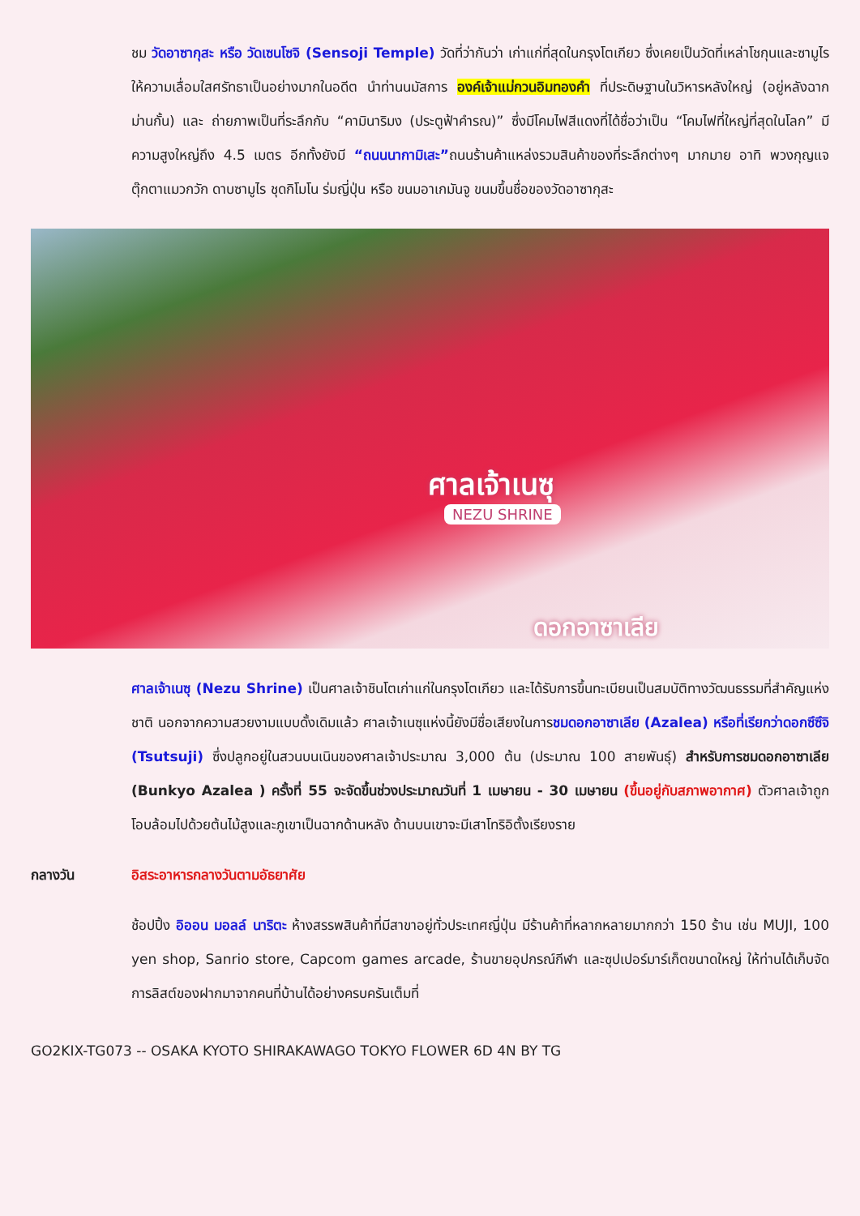ชม วัดอาซากุสะ หรือ วัดเซนโซจิ (Sensoji Temple) วัดที่ว่ากันว่า เก่าแก่ที่สุดในกรุงโตเกียว ซึ่งเคยเป็นวัดที่เหล่าโชกุนและซามูไรให้ความเลื่อมใสศรัทธาเป็นอย่างมากในอดีต นำท่านนมัสการ องค์เจ้าแม่กวนอิมทองคำ ที่ประดิษฐานในวิหารหลังใหญ่ (อยู่หลังฉากม่านกั้น) และ ถ่ายภาพเป็นที่ระลึกกับ “คามินาริมง (ประตูฟ้าคำรณ)” ซึ่งมีโคมไฟสีแดงที่ได้ชื่อว่าเป็น “โคมไฟที่ใหญ่ที่สุดในโลก” มีความสูงใหญ่ถึง 4.5 เมตร อีกทั้งยังมี “ถนนนากามิเสะ”ถนนร้านค้าแหล่งรวมสินค้าของที่ระลึกต่างๆ มากมาย อาทิ พวงกุญแจ ตุ๊กตาแมวกวัก ดาบซามูไร ชุดกิโมโน ร่มญี่ปุ่น หรือ ขนมอาเกมันจู ขนมขึ้นชื่อของวัดอาซากุสะ
ศาลเจ้าเนซุ
NEZU SHRINE
ดอกอาซาเลีย
ศาลเจ้าเนซุ (Nezu Shrine) เป็นศาลเจ้าชินโตเก่าแก่ในกรุงโตเกียว และได้รับการขึ้นทะเบียนเป็นสมบัติทางวัฒนธรรมที่สำคัญแห่งชาติ นอกจากความสวยงามแบบดั้งเดิมแล้ว ศาลเจ้าเนซุแห่งนี้ยังมีชื่อเสียงในการชมดอกอาซาเลีย (Azalea) หรือที่เรียกว่าดอกซึซึจิ (Tsutsuji) ซึ่งปลูกอยู่ในสวนบนเนินของศาลเจ้าประมาณ 3,000 ต้น (ประมาณ 100 สายพันธุ์) สำหรับการชมดอกอาซาเลีย (Bunkyo Azalea ) ครั้งที่ 55 จะจัดขึ้นช่วงประมาณวันที่ 1 เมษายน - 30 เมษายน (ขึ้นอยู่กับสภาพอากาศ) ตัวศาลเจ้าถูกโอบล้อมไปด้วยต้นไม้สูงและภูเขาเป็นฉากด้านหลัง ด้านบนเขาจะมีเสาโทริอิตั้งเรียงราย
กลางวัน อิสระอาหารกลางวันตามอัธยาศัย
ช้อปปิ้ง อิออน มอลล์ นาริตะ ห้างสรรพสินค้าที่มีสาขาอยู่ทั่วประเทศญี่ปุ่น มีร้านค้าที่หลากหลายมากกว่า 150 ร้าน เช่น MUJI, 100 yen shop, Sanrio store, Capcom games arcade, ร้านขายอุปกรณ์กีฬา และซุปเปอร์มาร์เก็ตขนาดใหญ่ ให้ท่านได้เก็บจัดการลิสต์ของฝากมาจากคนที่บ้านได้อย่างครบครันเต็มที่
GO2KIX-TG073 -- OSAKA KYOTO SHIRAKAWAGO TOKYO FLOWER 6D 4N BY TG